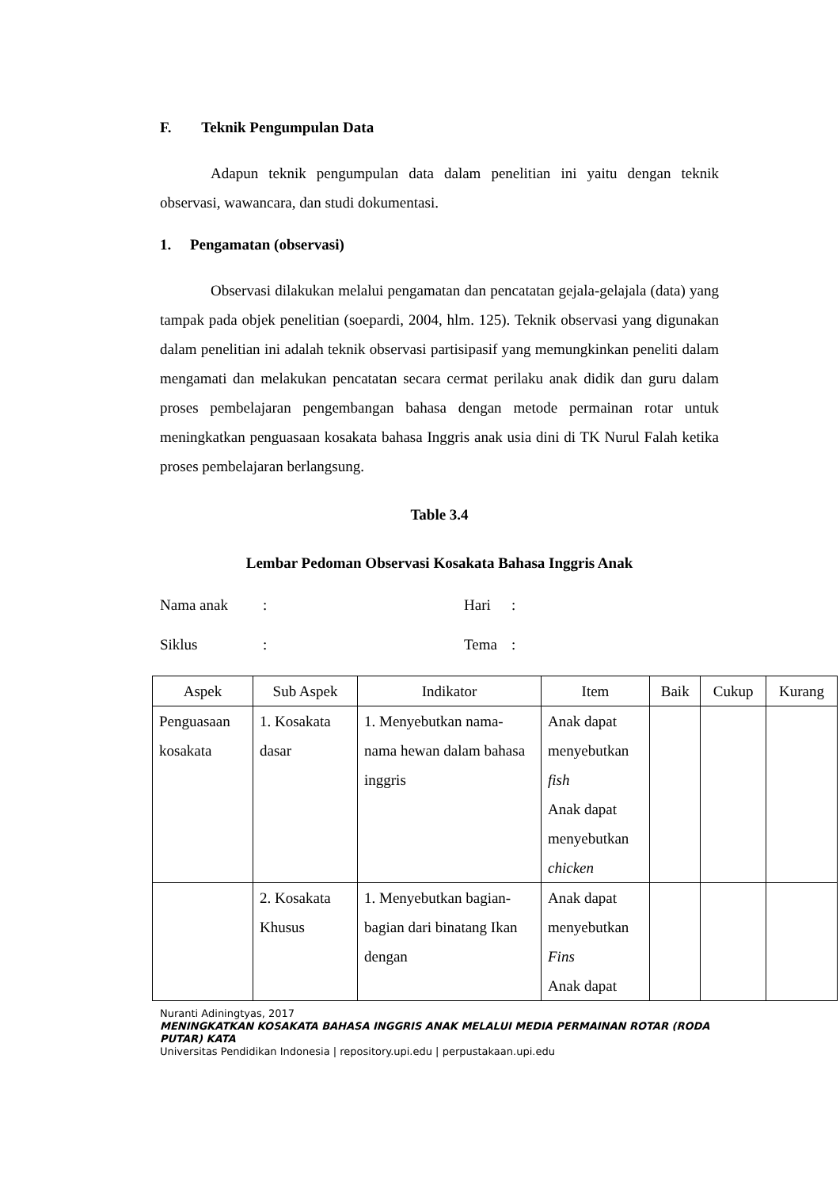F. Teknik Pengumpulan Data
Adapun teknik pengumpulan data dalam penelitian ini yaitu dengan teknik observasi, wawancara, dan studi dokumentasi.
1. Pengamatan (observasi)
Observasi dilakukan melalui pengamatan dan pencatatan gejala-gelajala (data) yang tampak pada objek penelitian (soepardi, 2004, hlm. 125). Teknik observasi yang digunakan dalam penelitian ini adalah teknik observasi partisipasif yang memungkinkan peneliti dalam mengamati dan melakukan pencatatan secara cermat perilaku anak didik dan guru dalam proses pembelajaran pengembangan bahasa dengan metode permainan rotar untuk meningkatkan penguasaan kosakata bahasa Inggris anak usia dini di TK Nurul Falah ketika proses pembelajaran berlangsung.
Table 3.4
Lembar Pedoman Observasi Kosakata Bahasa Inggris Anak
Nama anak: Hari:
Siklus: Tema:
| Aspek | Sub Aspek | Indikator | Item | Baik | Cukup | Kurang |
| --- | --- | --- | --- | --- | --- | --- |
| Penguasaan kosakata | 1. Kosakata dasar | 1. Menyebutkan nama-nama hewan dalam bahasa inggris | Anak dapat menyebutkan fish Anak dapat menyebutkan chicken | | | |
| | 2. Kosakata Khusus | 1. Menyebutkan bagian-bagian dari binatang Ikan dengan | Anak dapat menyebutkan Fins Anak dapat | | | |
Nuranti Adiningtyas, 2017
MENINGKATKAN KOSAKATA BAHASA INGGRIS ANAK MELALUI MEDIA PERMAINAN ROTAR (RODA PUTAR) KATA
Universitas Pendidikan Indonesia | repository.upi.edu | perpustakaan.upi.edu